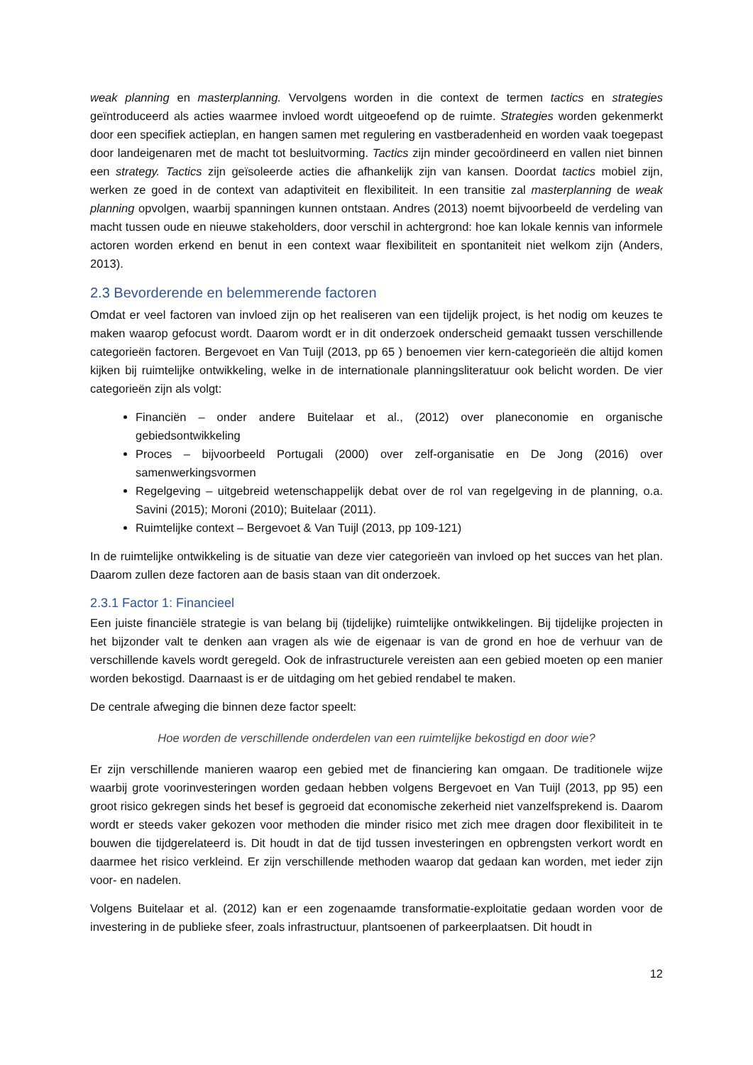weak planning en masterplanning. Vervolgens worden in die context de termen tactics en strategies geïntroduceerd als acties waarmee invloed wordt uitgeoefend op de ruimte. Strategies worden gekenmerkt door een specifiek actieplan, en hangen samen met regulering en vastberadenheid en worden vaak toegepast door landeigenaren met de macht tot besluitvorming. Tactics zijn minder gecoördineerd en vallen niet binnen een strategy. Tactics zijn geïsoleerde acties die afhankelijk zijn van kansen. Doordat tactics mobiel zijn, werken ze goed in de context van adaptiviteit en flexibiliteit. In een transitie zal masterplanning de weak planning opvolgen, waarbij spanningen kunnen ontstaan. Andres (2013) noemt bijvoorbeeld de verdeling van macht tussen oude en nieuwe stakeholders, door verschil in achtergrond: hoe kan lokale kennis van informele actoren worden erkend en benut in een context waar flexibiliteit en spontaniteit niet welkom zijn (Anders, 2013).
2.3 Bevorderende en belemmerende factoren
Omdat er veel factoren van invloed zijn op het realiseren van een tijdelijk project, is het nodig om keuzes te maken waarop gefocust wordt. Daarom wordt er in dit onderzoek onderscheid gemaakt tussen verschillende categorieën factoren. Bergevoet en Van Tuijl (2013, pp 65 ) benoemen vier kern-categorieën die altijd komen kijken bij ruimtelijke ontwikkeling, welke in de internationale planningsliteratuur ook belicht worden. De vier categorieën zijn als volgt:
Financiën – onder andere Buitelaar et al., (2012) over planeconomie en organische gebiedsontwikkeling
Proces – bijvoorbeeld Portugali (2000) over zelf-organisatie en De Jong (2016) over samenwerkingsvormen
Regelgeving – uitgebreid wetenschappelijk debat over de rol van regelgeving in de planning, o.a. Savini (2015); Moroni (2010); Buitelaar (2011).
Ruimtelijke context – Bergevoet & Van Tuijl (2013, pp 109-121)
In de ruimtelijke ontwikkeling is de situatie van deze vier categorieën van invloed op het succes van het plan. Daarom zullen deze factoren aan de basis staan van dit onderzoek.
2.3.1 Factor 1: Financieel
Een juiste financiële strategie is van belang bij (tijdelijke) ruimtelijke ontwikkelingen. Bij tijdelijke projecten in het bijzonder valt te denken aan vragen als wie de eigenaar is van de grond en hoe de verhuur van de verschillende kavels wordt geregeld. Ook de infrastructurele vereisten aan een gebied moeten op een manier worden bekostigd. Daarnaast is er de uitdaging om het gebied rendabel te maken.
De centrale afweging die binnen deze factor speelt:
Hoe worden de verschillende onderdelen van een ruimtelijke bekostigd en door wie?
Er zijn verschillende manieren waarop een gebied met de financiering kan omgaan. De traditionele wijze waarbij grote voorinvesteringen worden gedaan hebben volgens Bergevoet en Van Tuijl (2013, pp 95) een groot risico gekregen sinds het besef is gegroeid dat economische zekerheid niet vanzelfsprekend is. Daarom wordt er steeds vaker gekozen voor methoden die minder risico met zich mee dragen door flexibiliteit in te bouwen die tijdgerelateerd is. Dit houdt in dat de tijd tussen investeringen en opbrengsten verkort wordt en daarmee het risico verkleind. Er zijn verschillende methoden waarop dat gedaan kan worden, met ieder zijn voor- en nadelen.
Volgens Buitelaar et al. (2012) kan er een zogenaamde transformatie-exploitatie gedaan worden voor de investering in de publieke sfeer, zoals infrastructuur, plantsoenen of parkeerplaatsen. Dit houdt in
12